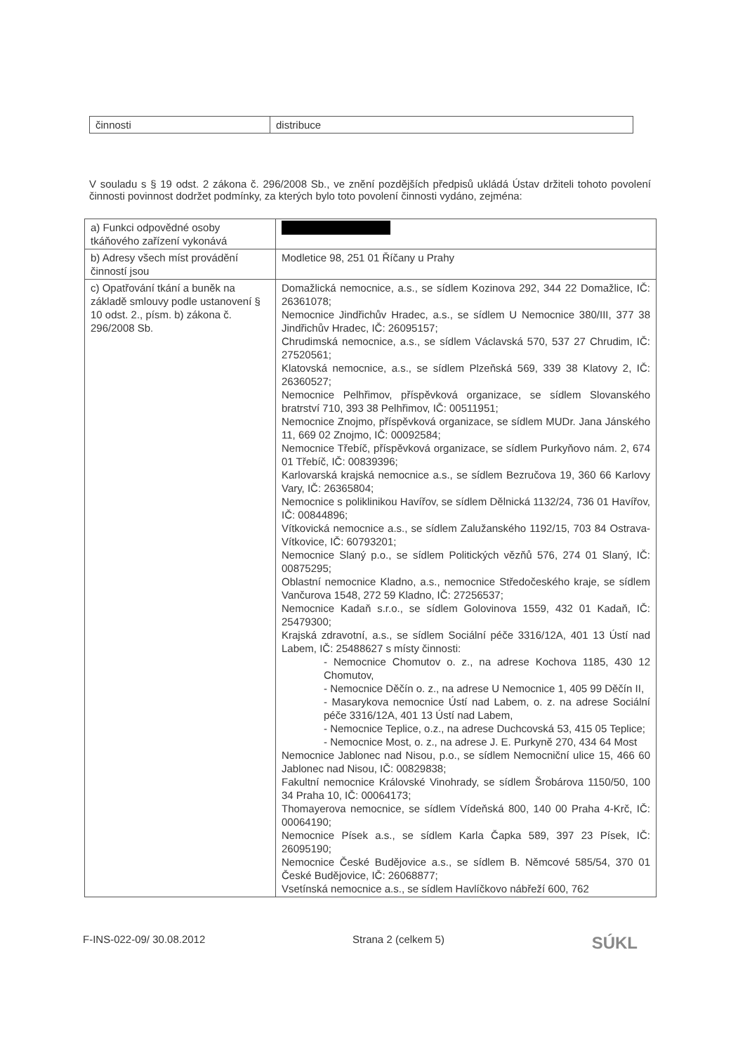| činnosti | distribuce |
V souladu s § 19 odst. 2 zákona č. 296/2008 Sb., ve znění pozdějších předpisů ukládá Ústav držiteli tohoto povolení činnosti povinnost dodržet podmínky, za kterých bylo toto povolení činnosti vydáno, zejména:
| a) Funkci odpovědné osoby tkáňového zařízení vykonává | |
| b) Adresy všech míst provádění činností jsou | Modletice 98, 251 01 Říčany u Prahy |
| c) Opatřování tkání a buněk na základě smlouvy podle ustanovení § 10 odst. 2., písm. b) zákona č. 296/2008 Sb. | Domažlická nemocnice, a.s., se sídlem Kozinova 292, 344 22 Domažlice, IČ: 26361078; Nemocnice Jindřichův Hradec, a.s., se sídlem U Nemocnice 380/III, 377 38 Jindřichův Hradec, IČ: 26095157; Chrudimská nemocnice, a.s., se sídlem Václavská 570, 537 27 Chrudim, IČ: 27520561; Klatovská nemocnice, a.s., se sídlem Plzeňská 569, 339 38 Klatovy 2, IČ: 26360527; Nemocnice Pelhřimov, příspěvková organizace, se sídlem Slovanského bratrství 710, 393 38 Pelhřimov, IČ: 00511951; Nemocnice Znojmo, příspěvková organizace, se sídlem MUDr. Jana Jánského 11, 669 02 Znojmo, IČ: 00092584; Nemocnice Třebíč, příspěvková organizace, se sídlem Purkyňovo nám. 2, 674 01 Třebíč, IČ: 00839396; Karlovarská krajská nemocnice a.s., se sídlem Bezručova 19, 360 66 Karlovy Vary, IČ: 26365804; Nemocnice s poliklinikou Havířov, se sídlem Dělnická 1132/24, 736 01 Havířov, IČ: 00844896; Vítkovická nemocnice a.s., se sídlem Zalužanského 1192/15, 703 84 Ostrava-Vítkovice, IČ: 60793201; Nemocnice Slaný p.o., se sídlem Politických vězňů 576, 274 01 Slaný, IČ: 00875295; Oblastní nemocnice Kladno, a.s., nemocnice Středočeského kraje, se sídlem Vančurova 1548, 272 59 Kladno, IČ: 27256537; Nemocnice Kadaň s.r.o., se sídlem Golovinova 1559, 432 01 Kadaň, IČ: 25479300; Krajská zdravotní, a.s., se sídlem Sociální péče 3316/12A, 401 13 Ústí nad Labem, IČ: 25488627 s místy činnosti: - Nemocnice Chomutov o. z., na adrese Kochova 1185, 430 12 Chomutov, - Nemocnice Děčín o. z., na adrese U Nemocnice 1, 405 99 Děčín II, - Masarykova nemocnice Ústí nad Labem, o. z. na adrese Sociální péče 3316/12A, 401 13 Ústí nad Labem, - Nemocnice Teplice, o.z., na adrese Duchcovská 53, 415 05 Teplice; - Nemocnice Most, o. z., na adrese J. E. Purkyně 270, 434 64 Most Nemocnice Jablonec nad Nisou, p.o., se sídlem Nemocniční ulice 15, 466 60 Jablonec nad Nisou, IČ: 00829838; Fakultní nemocnice Královské Vinohrady, se sídlem Šrobárova 1150/50, 100 34 Praha 10, IČ: 00064173; Thomayerova nemocnice, se sídlem Vídeňská 800, 140 00 Praha 4-Krč, IČ: 00064190; Nemocnice Písek a.s., se sídlem Karla Čapka 589, 397 23 Písek, IČ: 26095190; Nemocnice České Budějovice a.s., se sídlem B. Němcové 585/54, 370 01 České Budějovice, IČ: 26068877; Vsetínská nemocnice a.s., se sídlem Havlíčkovo nábřeží 600, 762 |
F-INS-022-09/ 30.08.2012 Strana 2 (celkem 5) SÚKL